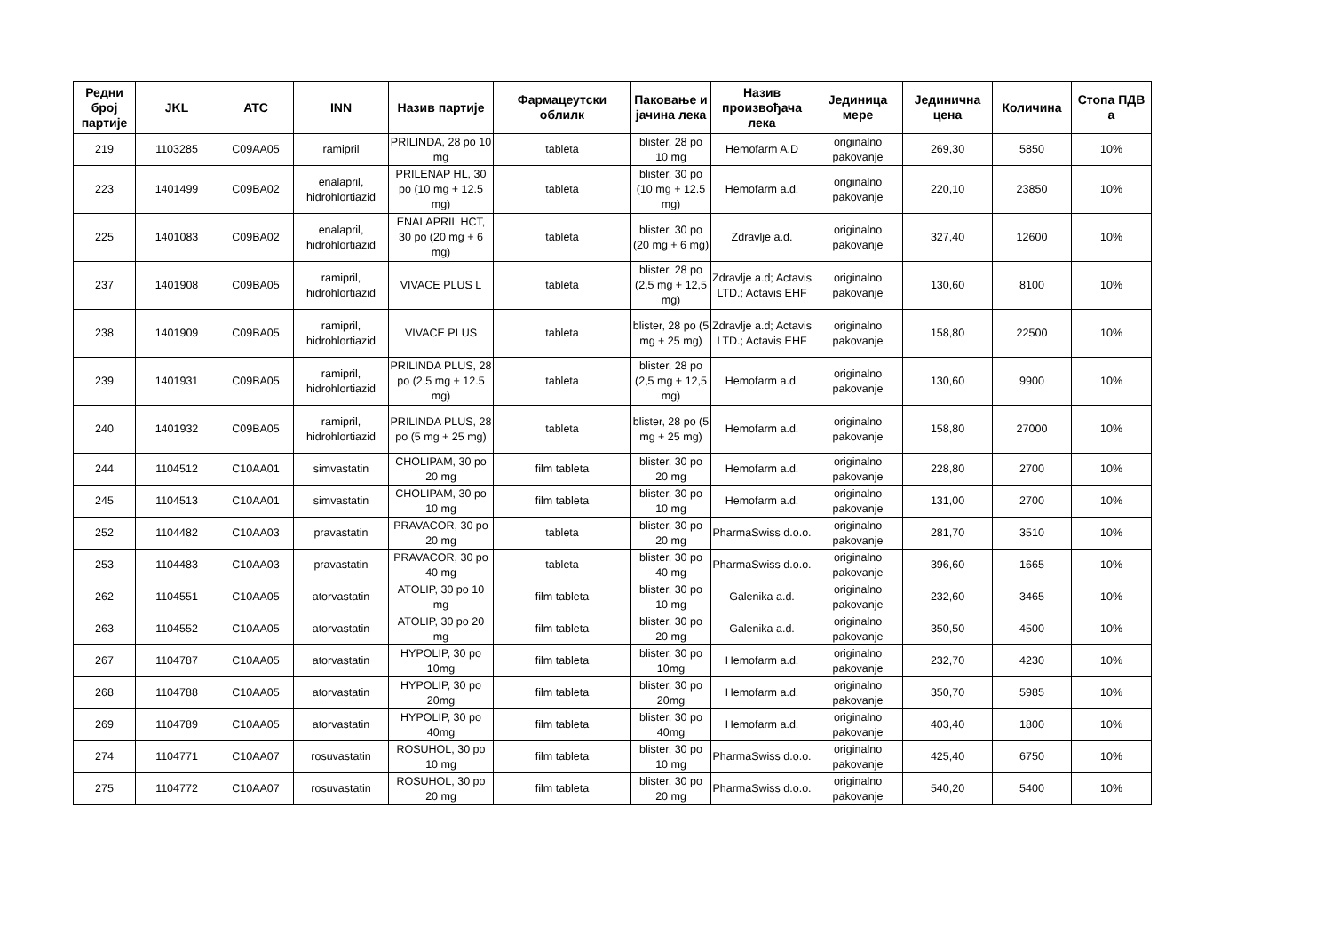| Редни број партије | JKL | ATC | INN | Назив партије | Фармацеутски облилк | Паковање и јачина лека | Назив произвођача лека | Јединица мере | Јединична цена | Количина | Стопа ПДВ а |
| --- | --- | --- | --- | --- | --- | --- | --- | --- | --- | --- | --- |
| 219 | 1103285 | C09AA05 | ramipril | PRILINDA, 28 po 10 mg | tableta | blister, 28 po 10 mg | Hemofarm A.D | originalno pakovanje | 269,30 | 5850 | 10% |
| 223 | 1401499 | C09BA02 | enalapril, hidrohlortiazid | PRILENAP HL, 30 po (10 mg + 12.5 mg) | tableta | blister, 30 po (10 mg + 12.5 mg) | Hemofarm a.d. | originalno pakovanje | 220,10 | 23850 | 10% |
| 225 | 1401083 | C09BA02 | enalapril, hidrohlortiazid | ENALAPRIL HCT, 30 po (20 mg + 6 mg) | tableta | blister, 30 po (20 mg + 6 mg) | Zdravlje a.d. | originalno pakovanje | 327,40 | 12600 | 10% |
| 237 | 1401908 | C09BA05 | ramipril, hidrohlortiazid | VIVACE PLUS L | tableta | blister, 28 po (2,5 mg + 12,5 mg) | Zdravlje a.d; Actavis LTD.; Actavis EHF | originalno pakovanje | 130,60 | 8100 | 10% |
| 238 | 1401909 | C09BA05 | ramipril, hidrohlortiazid | VIVACE PLUS | tableta | blister, 28 po (5 mg + 25 mg) | Zdravlje a.d; Actavis LTD.; Actavis EHF | originalno pakovanje | 158,80 | 22500 | 10% |
| 239 | 1401931 | C09BA05 | ramipril, hidrohlortiazid | PRILINDA PLUS, 28 po (2,5 mg + 12.5 mg) | tableta | blister, 28 po (2,5 mg + 12,5 mg) | Hemofarm a.d. | originalno pakovanje | 130,60 | 9900 | 10% |
| 240 | 1401932 | C09BA05 | ramipril, hidrohlortiazid | PRILINDA PLUS, 28 po (5 mg + 25 mg) | tableta | blister, 28 po (5 mg + 25 mg) | Hemofarm a.d. | originalno pakovanje | 158,80 | 27000 | 10% |
| 244 | 1104512 | C10AA01 | simvastatin | CHOLIPAM, 30 po 20 mg | film tableta | blister, 30 po 20 mg | Hemofarm a.d. | originalno pakovanje | 228,80 | 2700 | 10% |
| 245 | 1104513 | C10AA01 | simvastatin | CHOLIPAM, 30 po 10 mg | film tableta | blister, 30 po 10 mg | Hemofarm a.d. | originalno pakovanje | 131,00 | 2700 | 10% |
| 252 | 1104482 | C10AA03 | pravastatin | PRAVACOR, 30 po 20 mg | tableta | blister, 30 po 20 mg | PharmaSwiss d.o.o. | originalno pakovanje | 281,70 | 3510 | 10% |
| 253 | 1104483 | C10AA03 | pravastatin | PRAVACOR, 30 po 40 mg | tableta | blister, 30 po 40 mg | PharmaSwiss d.o.o. | originalno pakovanje | 396,60 | 1665 | 10% |
| 262 | 1104551 | C10AA05 | atorvastatin | ATOLIP, 30 po 10 mg | film tableta | blister, 30 po 10 mg | Galenika a.d. | originalno pakovanje | 232,60 | 3465 | 10% |
| 263 | 1104552 | C10AA05 | atorvastatin | ATOLIP, 30 po 20 mg | film tableta | blister, 30 po 20 mg | Galenika a.d. | originalno pakovanje | 350,50 | 4500 | 10% |
| 267 | 1104787 | C10AA05 | atorvastatin | HYPOLIP, 30 po 10mg | film tableta | blister, 30 po 10mg | Hemofarm a.d. | originalno pakovanje | 232,70 | 4230 | 10% |
| 268 | 1104788 | C10AA05 | atorvastatin | HYPOLIP, 30 po 20mg | film tableta | blister, 30 po 20mg | Hemofarm a.d. | originalno pakovanje | 350,70 | 5985 | 10% |
| 269 | 1104789 | C10AA05 | atorvastatin | HYPOLIP, 30 po 40mg | film tableta | blister, 30 po 40mg | Hemofarm a.d. | originalno pakovanje | 403,40 | 1800 | 10% |
| 274 | 1104771 | C10AA07 | rosuvastatin | ROSUHOL, 30 po 10 mg | film tableta | blister, 30 po 10 mg | PharmaSwiss d.o.o. | originalno pakovanje | 425,40 | 6750 | 10% |
| 275 | 1104772 | C10AA07 | rosuvastatin | ROSUHOL, 30 po 20 mg | film tableta | blister, 30 po 20 mg | PharmaSwiss d.o.o. | originalno pakovanje | 540,20 | 5400 | 10% |